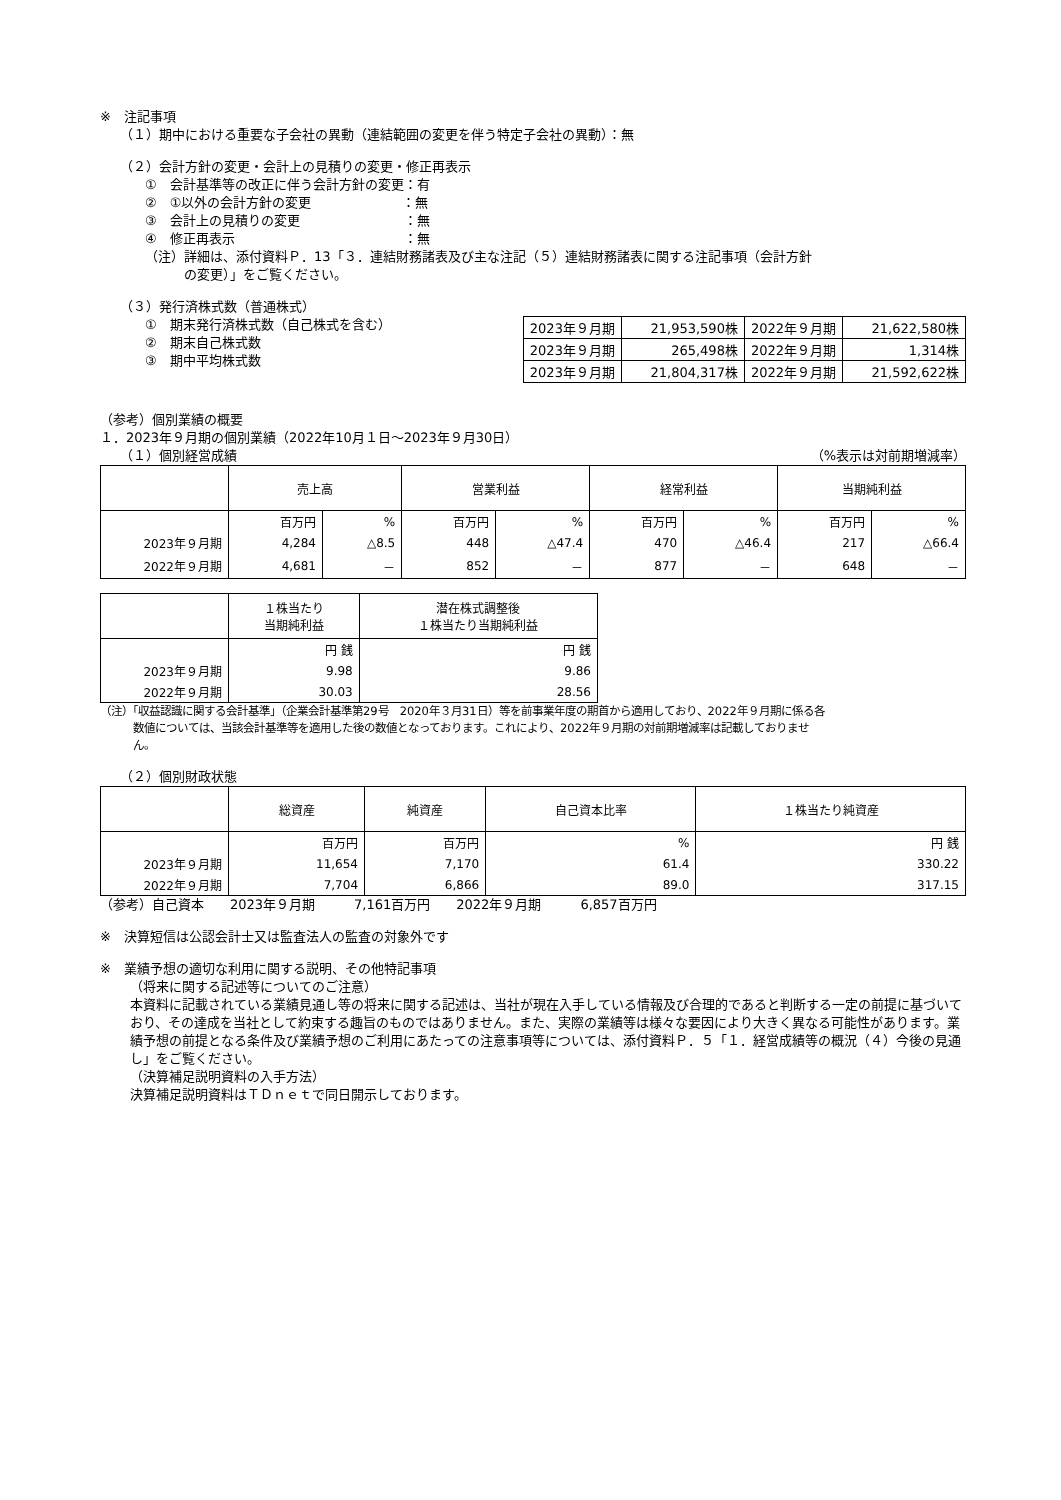※　注記事項
（１）期中における重要な子会社の異動（連結範囲の変更を伴う特定子会社の異動）：無
（２）会計方針の変更・会計上の見積りの変更・修正再表示
①　会計基準等の改正に伴う会計方針の変更：有
②　①以外の会計方針の変更　　　　　　　：無
③　会計上の見積りの変更　　　　　　　　：無
④　修正再表示　　　　　　　　　　　　　：無
（注）詳細は、添付資料Ｐ．13「３．連結財務諸表及び主な注記（５）連結財務諸表に関する注記事項（会計方針
　　　の変更）」をご覧ください。
（３）発行済株式数（普通株式）
①　期末発行済株式数（自己株式を含む）
②　期末自己株式数
③　期中平均株式数
| 2023年９月期 | 21,953,590株 | 2022年９月期 | 21,622,580株 |
| 2023年９月期 | 265,498株 | 2022年９月期 | 1,314株 |
| 2023年９月期 | 21,804,317株 | 2022年９月期 | 21,592,622株 |
（参考）個別業績の概要
１．2023年９月期の個別業績（2022年10月１日～2023年９月30日）
（１）個別経営成績 （%表示は対前期増減率）
| | 売上高 | | 営業利益 | | 経常利益 | | 当期純利益 | |
| --- | --- | --- | --- | --- | --- | --- | --- | --- |
| | 百万円 | % | 百万円 | % | 百万円 | % | 百万円 | % |
| 2023年９月期 | 4,284 | △8.5 | 448 | △47.4 | 470 | △46.4 | 217 | △66.4 |
| 2022年９月期 | 4,681 | － | 852 | － | 877 | － | 648 | － |
| | １株当たり 当期純利益 | 潜在株式調整後 １株当たり当期純利益 |
| --- | --- | --- |
| | 円 銭 | 円 銭 |
| 2023年９月期 | 9.98 | 9.86 |
| 2022年９月期 | 30.03 | 28.56 |
（注）「収益認識に関する会計基準」（企業会計基準第29号　2020年３月31日）等を前事業年度の期首から適用しており、2022年９月期に係る各
　　　数値については、当該会計基準等を適用した後の数値となっております。これにより、2022年９月期の対前期増減率は記載しておりませ
　　　ん。
（２）個別財政状態
| | 総資産 | 純資産 | 自己資本比率 | １株当たり純資産 |
| --- | --- | --- | --- | --- |
| | 百万円 | 百万円 | % | 円 銭 |
| 2023年９月期 | 11,654 | 7,170 | 61.4 | 330.22 |
| 2022年９月期 | 7,704 | 6,866 | 89.0 | 317.15 |
（参考）自己資本　　2023年９月期　　　7,161百万円　　2022年９月期　　　6,857百万円
※　決算短信は公認会計士又は監査法人の監査の対象外です
※　業績予想の適切な利用に関する説明、その他特記事項
（将来に関する記述等についてのご注意）
本資料に記載されている業績見通し等の将来に関する記述は、当社が現在入手している情報及び合理的であると判断する一定の前提に基づいており、その達成を当社として約束する趣旨のものではありません。また、実際の業績等は様々な要因により大きく異なる可能性があります。業績予想の前提となる条件及び業績予想のご利用にあたっての注意事項等については、添付資料Ｐ．５「１．経営成績等の概況（４）今後の見通し」をご覧ください。
（決算補足説明資料の入手方法）
決算補足説明資料はＴＤｎｅｔで同日開示しております。